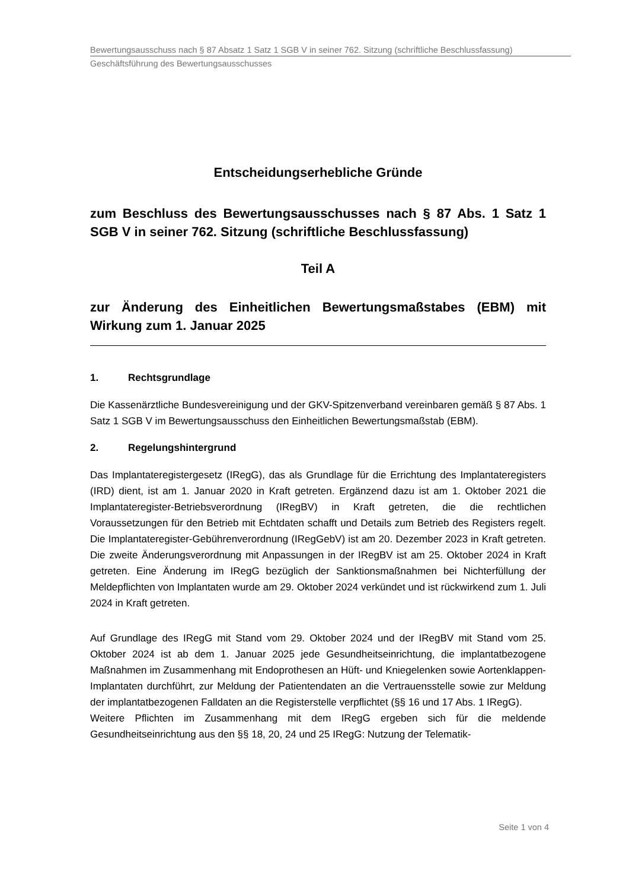Bewertungsausschuss nach § 87 Absatz 1 Satz 1 SGB V in seiner 762. Sitzung (schriftliche Beschlussfassung)
Geschäftsführung des Bewertungsausschusses
Entscheidungserhebliche Gründe
zum Beschluss des Bewertungsausschusses nach § 87 Abs. 1 Satz 1 SGB V in seiner 762. Sitzung (schriftliche Beschlussfassung)
Teil A
zur Änderung des Einheitlichen Bewertungsmaßstabes (EBM) mit Wirkung zum 1. Januar 2025
1. Rechtsgrundlage
Die Kassenärztliche Bundesvereinigung und der GKV-Spitzenverband vereinbaren gemäß § 87 Abs. 1 Satz 1 SGB V im Bewertungsausschuss den Einheitlichen Bewertungsmaßstab (EBM).
2. Regelungshintergrund
Das Implantateregistergesetz (IRegG), das als Grundlage für die Errichtung des Implantateregisters (IRD) dient, ist am 1. Januar 2020 in Kraft getreten. Ergänzend dazu ist am 1. Oktober 2021 die Implantateregister-Betriebsverordnung (IRegBV) in Kraft getreten, die die rechtlichen Voraussetzungen für den Betrieb mit Echtdaten schafft und Details zum Betrieb des Registers regelt. Die Implantateregister-Gebührenverordnung (IRegGebV) ist am 20. Dezember 2023 in Kraft getreten. Die zweite Änderungsverordnung mit Anpassungen in der IRegBV ist am 25. Oktober 2024 in Kraft getreten. Eine Änderung im IRegG bezüglich der Sanktionsmaßnahmen bei Nichterfüllung der Meldepflichten von Implantaten wurde am 29. Oktober 2024 verkündet und ist rückwirkend zum 1. Juli 2024 in Kraft getreten.
Auf Grundlage des IRegG mit Stand vom 29. Oktober 2024 und der IRegBV mit Stand vom 25. Oktober 2024 ist ab dem 1. Januar 2025 jede Gesundheitseinrichtung, die implantatbezogene Maßnahmen im Zusammenhang mit Endoprothesen an Hüft- und Kniegelenken sowie Aortenklappen-Implantaten durchführt, zur Meldung der Patientendaten an die Vertrauensstelle sowie zur Meldung der implantatbezogenen Falldaten an die Registerstelle verpflichtet (§§ 16 und 17 Abs. 1 IRegG).
Weitere Pflichten im Zusammenhang mit dem IRegG ergeben sich für die meldende Gesundheitseinrichtung aus den §§ 18, 20, 24 und 25 IRegG: Nutzung der Telematik-
Seite 1 von 4